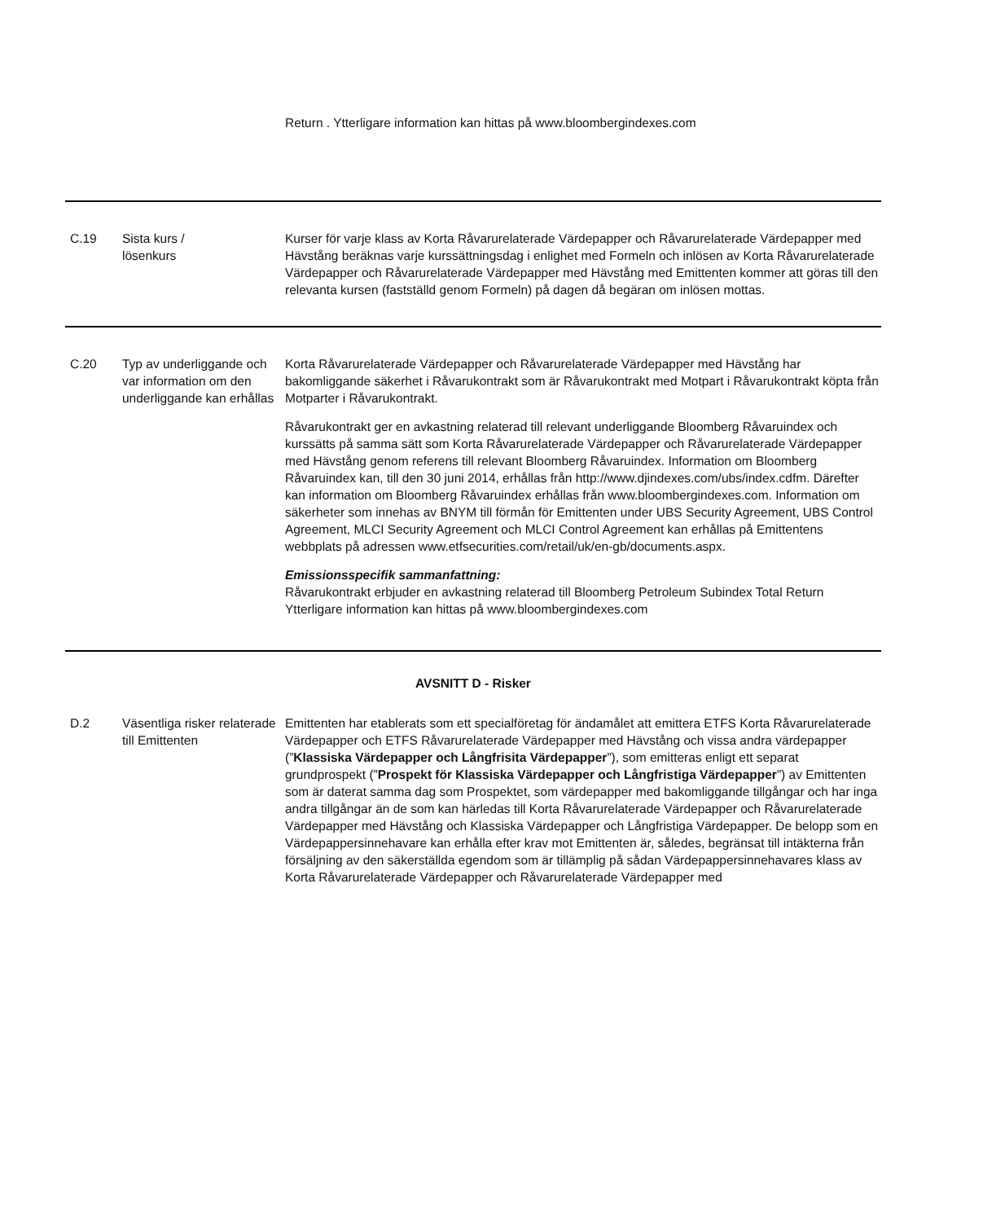| | | Return . Ytterligare information kan hittas på www.bloombergindexes.com |
| C.19 | Sista kurs / lösenkurs | Kurser för varje klass av Korta Råvarurelaterade Värdepapper och Råvarurelaterade Värdepapper med Hävstång beräknas varje kurssättningsdag i enlighet med Formeln och inlösen av Korta Råvarurelaterade Värdepapper och Råvarurelaterade Värdepapper med Hävstång med Emittenten kommer att göras till den relevanta kursen (fastställd genom Formeln) på dagen då begäran om inlösen mottas. |
| C.20 | Typ av underliggande och var information om den underliggande kan erhållas | Korta Råvarurelaterade Värdepapper och Råvarurelaterade Värdepapper med Hävstång har bakomliggande säkerhet i Råvarukontrakt som är Råvarukontrakt med Motpart i Råvarukontrakt köpta från Motparter i Råvarukontrakt. Råvarukontrakt ger en avkastning relaterad till relevant underliggande Bloomberg Råvaruindex och kurssätts på samma sätt som Korta Råvarurelaterade Värdepapper och Råvarurelaterade Värdepapper med Hävstång genom referens till relevant Bloomberg Råvaruindex. Information om Bloomberg Råvaruindex kan, till den 30 juni 2014, erhållas från http://www.djindexes.com/ubs/index.cdfm. Därefter kan information om Bloomberg Råvaruindex erhållas från www.bloombergindexes.com. Information om säkerheter som innehas av BNYM till förmån för Emittenten under UBS Security Agreement, UBS Control Agreement, MLCI Security Agreement och MLCI Control Agreement kan erhållas på Emittentens webbplats på adressen www.etfsecurities.com/retail/uk/en-gb/documents.aspx. Emissionsspecifik sammanfattning: Råvarukontrakt erbjuder en avkastning relaterad till Bloomberg Petroleum Subindex Total Return Ytterligare information kan hittas på www.bloombergindexes.com |
| AVSNITT D - Risker | | |
| D.2 | Väsentliga risker relaterade till Emittenten | Emittenten har etablerats som ett specialföretag för ändamålet att emittera ETFS Korta Råvarurelaterade Värdepapper och ETFS Råvarurelaterade Värdepapper med Hävstång och vissa andra värdepapper (” Klassiska Värdepapper och Långfrisita Värdepapper ”), som emitteras enligt ett separat grundprospekt (” Prospekt för Klassiska Värdepapper och Långfristiga Värdepapper ”) av Emittenten som är daterat samma dag som Prospektet, som värdepapper med bakomliggande tillgångar och har inga andra tillgångar än de som kan härledas till Korta Råvarurelaterade Värdepapper och Råvarurelaterade Värdepapper med Hävstång och Klassiska Värdepapper och Långfristiga Värdepapper. De belopp som en Värdepappersinnehavare kan erhålla efter krav mot Emittenten är, således, begränsat till intäkterna från försäljning av den säkerställda egendom som är tillämplig på sådan Värdepappersinnehavares klass av Korta Råvarurelaterade Värdepapper och Råvarurelaterade Värdepapper med |